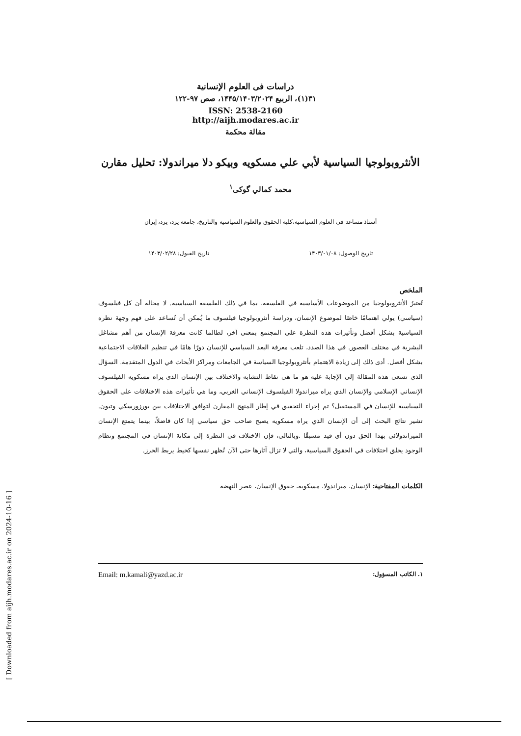دراسات فی العلوم الإنسانية
٣١(١)، الربيع ١۴۴۵/١۴٠٣/٢٠٢۴، صص ٩٧-١٢٢
ISSN: 2538-2160
http://aijh.modares.ac.ir
مقالة محكمة
الأنثروبولوجيا السياسية لأبي علي مسكويه وبيكو دلا ميراندولا: تحليل مقارن
محمد کمالي گوکی<sup>١</sup>
أستاذ مساعد في العلوم السياسية،كلية الحقوق والعلوم السياسية والتاريخ، جامعة يزد، يزد، إيران
تاريخ الوصول: ١۴٠٣/٠١/٠٨ تاريخ القبول: ١۴٠٣/٠٢/٢٨
الملخص
تُعتبرُ الأنثروبولوجيا من الموضوعات الأساسية في الفلسفة، بما في ذلك الفلسفة السياسية. لا محالة أن كل فيلسوف (سياسي) يولي اهتمامًا خاصًا لموضوع الإنسان، ودراسة أنثروبولوجيا فيلسوف ما يُمكن أن تُساعد على فهم وجهة نظره السياسية بشكل أفضل وتأثيرات هذه النظرة على المجتمع بمعنى آخر، لطالما كانت معرفة الإنسان من أهم مشاغل البشرية في مختلف العصور. في هذا الصدد، تلعب معرفة البعد السياسي للإنسان دورًا هامًا في تنظيم العلاقات الاجتماعية بشكل أفضل. أدى ذلك إلى زيادة الاهتمام بأنثروبولوجيا السياسة في الجامعات ومراكز الأبحاث في الدول المتقدمة. السؤال الذي تسعى هذه المقالة إلى الإجابة عليه هو ما هي نقاط التشابه والاختلاف بين الإنسان الذي يراه مسكويه الفيلسوف الإنساني الإسلامي والإنسان الذي يراه ميراندولا الفيلسوف الإنساني الغربي، وما هي تأثيرات هذه الاختلافات على الحقوق السياسية للإنسان في المستقبل؟ تم إجراء التحقيق في إطار المنهج المقارن لتوافق الاختلافات بين بورزورسكي وتيون. تشير نتائج البحث إلى أن الإنسان الذي يراه مسكويه يصبح صاحب حق سياسي إذا كان فاضلاً، بينما يتمتع الإنسان الميراندولائي بهذا الحق دون أي قيد مسبقًا .وبالتالي، فإن الاختلاف في النظرة إلى مكانة الإنسان في المجتمع ونظام الوجود يخلق اختلافات في الحقوق السياسية، والتي لا تزال آثارها حتى الآن تُظهر نفسها كخيط يربط الخرز.
الكلمات المفتاحية: الإنسان، ميراندولا، مسكويه، حقوق الإنسان، عصر النهضة
١. الكاتب المسؤول: Email: m.kamali@yazd.ac.ir
[ Downloaded from aijh.modares.ac.ir on 2024-10-16 ]